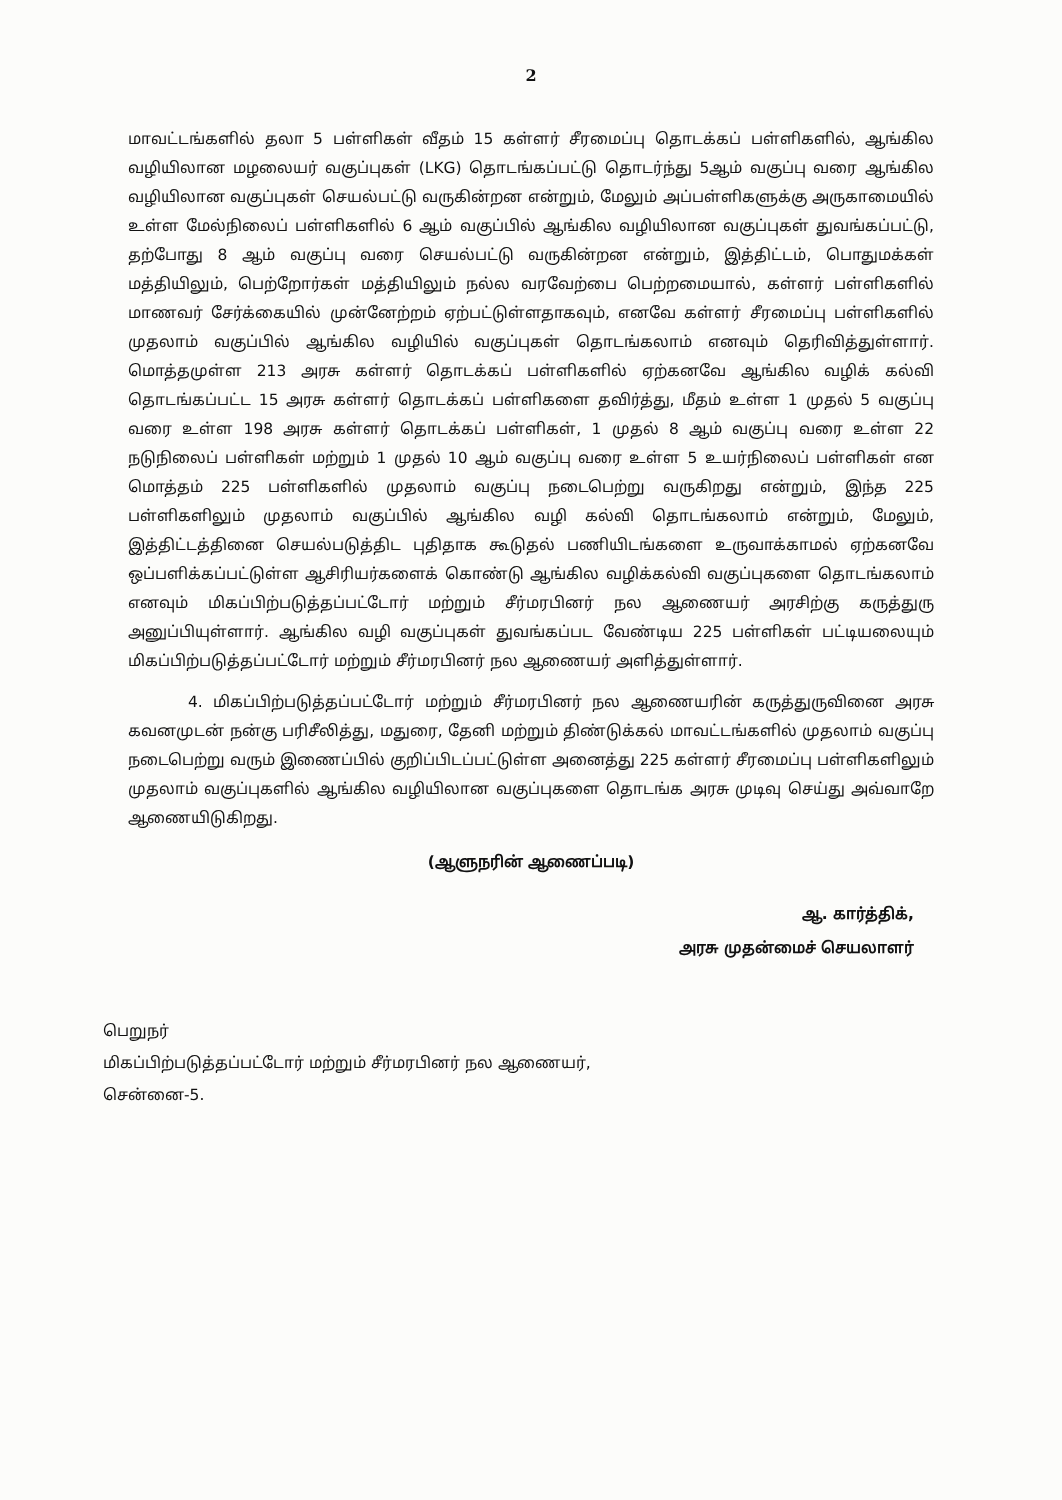2
மாவட்டங்களில் தலா 5 பள்ளிகள் வீதம் 15 கள்ளர் சீரமைப்பு தொடக்கப் பள்ளிகளில், ஆங்கில வழியிலான மழலையர் வகுப்புகள் (LKG) தொடங்கப்பட்டு தொடர்ந்து 5ஆம் வகுப்பு வரை ஆங்கில வழியிலான வகுப்புகள் செயல்பட்டு வருகின்றன என்றும், மேலும் அப்பள்ளிகளுக்கு அருகாமையில் உள்ள மேல்நிலைப் பள்ளிகளில் 6 ஆம் வகுப்பில் ஆங்கில வழியிலான வகுப்புகள் துவங்கப்பட்டு, தற்போது 8 ஆம் வகுப்பு வரை செயல்பட்டு வருகின்றன என்றும், இத்திட்டம், பொதுமக்கள் மத்தியிலும், பெற்றோர்கள் மத்தியிலும் நல்ல வரவேற்பை பெற்றமையால், கள்ளர் பள்ளிகளில் மாணவர் சேர்க்கையில் முன்னேற்றம் ஏற்பட்டுள்ளதாகவும், எனவே கள்ளர் சீரமைப்பு பள்ளிகளில் முதலாம் வகுப்பில் ஆங்கில வழியில் வகுப்புகள் தொடங்கலாம் எனவும் தெரிவித்துள்ளார். மொத்தமுள்ள 213 அரசு கள்ளர் தொடக்கப் பள்ளிகளில் ஏற்கனவே ஆங்கில வழிக் கல்வி தொடங்கப்பட்ட 15 அரசு கள்ளர் தொடக்கப் பள்ளிகளை தவிர்த்து, மீதம் உள்ள 1 முதல் 5 வகுப்பு வரை உள்ள 198 அரசு கள்ளர் தொடக்கப் பள்ளிகள், 1 முதல் 8 ஆம் வகுப்பு வரை உள்ள 22 நடுநிலைப் பள்ளிகள் மற்றும் 1 முதல் 10 ஆம் வகுப்பு வரை உள்ள 5 உயர்நிலைப் பள்ளிகள் என மொத்தம் 225 பள்ளிகளில் முதலாம் வகுப்பு நடைபெற்று வருகிறது என்றும், இந்த 225 பள்ளிகளிலும் முதலாம் வகுப்பில் ஆங்கில வழி கல்வி தொடங்கலாம் என்றும், மேலும், இத்திட்டத்தினை செயல்படுத்திட புதிதாக கூடுதல் பணியிடங்களை உருவாக்காமல் ஏற்கனவே ஒப்பளிக்கப்பட்டுள்ள ஆசிரியர்களைக் கொண்டு ஆங்கில வழிக்கல்வி வகுப்புகளை தொடங்கலாம் எனவும் மிகப்பிற்படுத்தப்பட்டோர் மற்றும் சீர்மரபினர் நல ஆணையர் அரசிற்கு கருத்துரு அனுப்பியுள்ளார். ஆங்கில வழி வகுப்புகள் துவங்கப்பட வேண்டிய 225 பள்ளிகள் பட்டியலையும் மிகப்பிற்படுத்தப்பட்டோர் மற்றும் சீர்மரபினர் நல ஆணையர் அளித்துள்ளார்.
4. மிகப்பிற்படுத்தப்பட்டோர் மற்றும் சீர்மரபினர் நல ஆணையரின் கருத்துருவினை அரசு கவனமுடன் நன்கு பரிசீலித்து, மதுரை, தேனி மற்றும் திண்டுக்கல் மாவட்டங்களில் முதலாம் வகுப்பு நடைபெற்று வரும் இணைப்பில் குறிப்பிடப்பட்டுள்ள அனைத்து 225 கள்ளர் சீரமைப்பு பள்ளிகளிலும் முதலாம் வகுப்புகளில் ஆங்கில வழியிலான வகுப்புகளை தொடங்க அரசு முடிவு செய்து அவ்வாறே ஆணையிடுகிறது.
(ஆளுநரின் ஆணைப்படி)
ஆ. கார்த்திக்,
அரசு முதன்மைச் செயலாளர்
பெறுநர்
மிகப்பிற்படுத்தப்பட்டோர் மற்றும் சீர்மரபினர் நல ஆணையர்,
சென்னை-5.